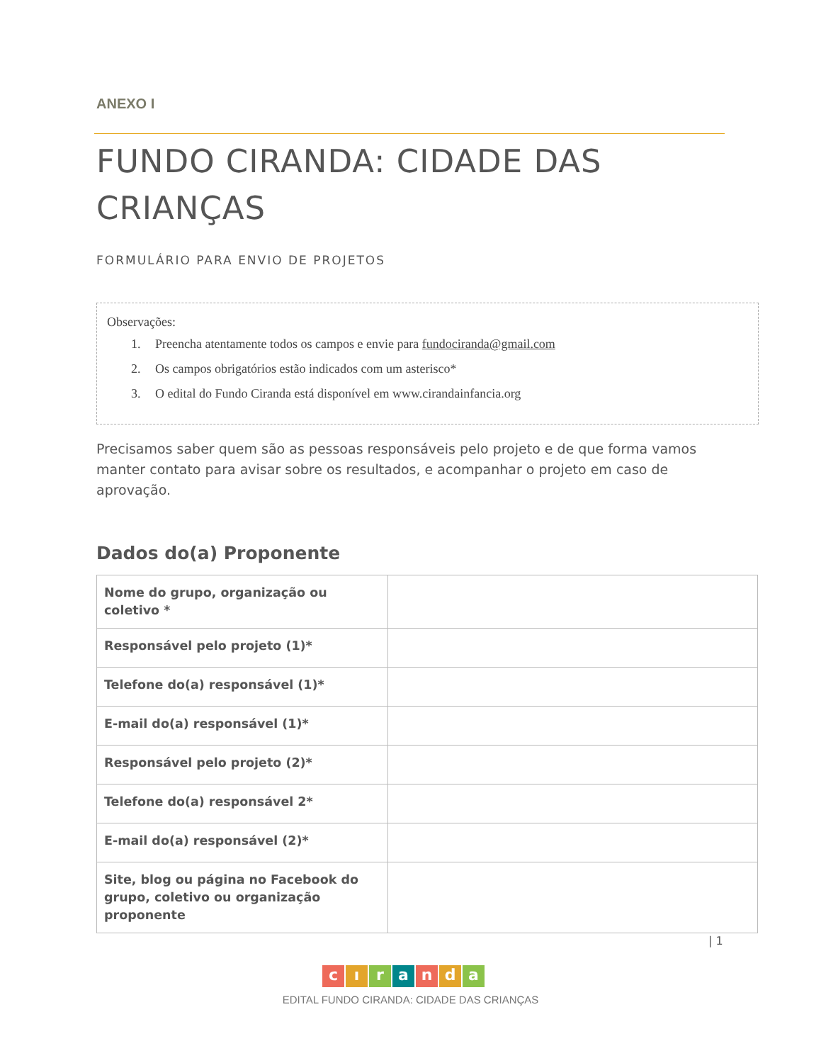ANEXO I
FUNDO CIRANDA: CIDADE DAS CRIANÇAS
FORMULÁRIO PARA ENVIO DE PROJETOS
Observações:
1. Preencha atentamente todos os campos e envie para fundociranda@gmail.com
2. Os campos obrigatórios estão indicados com um asterisco*
3. O edital do Fundo Ciranda está disponível em www.cirandainfancia.org
Precisamos saber quem são as pessoas responsáveis pelo projeto e de que forma vamos manter contato para avisar sobre os resultados, e acompanhar o projeto em caso de aprovação.
Dados do(a) Proponente
| Nome do grupo, organização ou coletivo * | |
| Responsável pelo projeto (1)* | |
| Telefone do(a) responsável (1)* | |
| E-mail do(a) responsável (1)* | |
| Responsável pelo projeto (2)* | |
| Telefone do(a) responsável 2* | |
| E-mail do(a) responsável (2)* | |
| Site, blog ou página no Facebook do grupo, coletivo ou organização proponente | |
| 1
c ı r a n d a
EDITAL FUNDO CIRANDA: CIDADE DAS CRIANÇAS